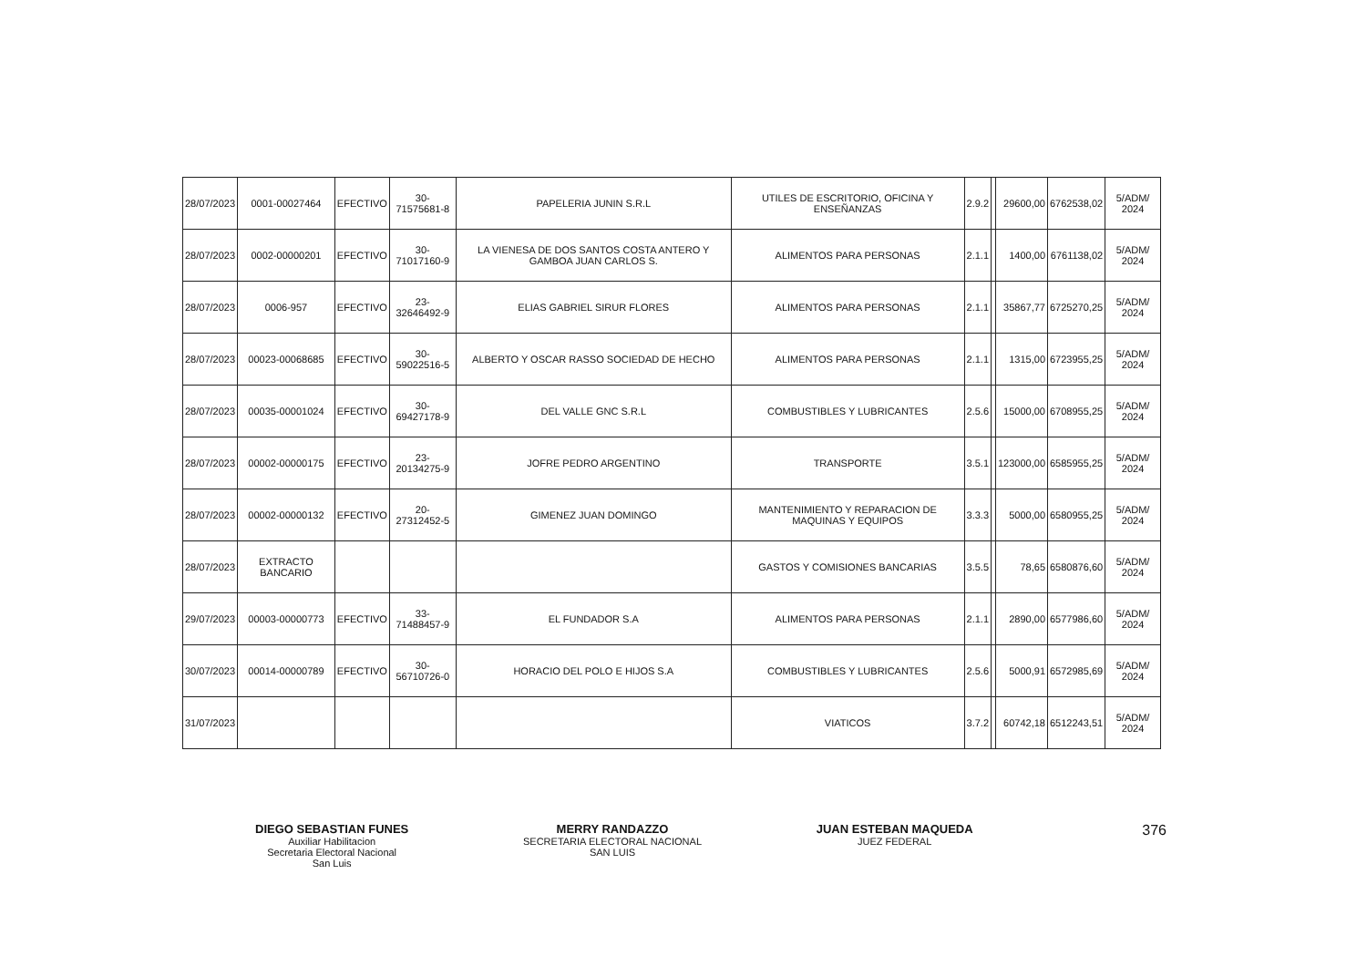| 28/07/2023 | 0001-00027464 | EFECTIVO | 30-71575681-8 | PAPELERIA JUNIN S.R.L | UTILES DE ESCRITORIO, OFICINA Y ENSEÑANZAS | 2.9.2 | | 29600,00 | 6762538,02 | 5/ADM/ 2024 |
| 28/07/2023 | 0002-00000201 | EFECTIVO | 30-71017160-9 | LA VIENESA DE DOS SANTOS COSTA ANTERO Y GAMBOA JUAN CARLOS S. | ALIMENTOS PARA PERSONAS | 2.1.1 | | 1400,00 | 6761138,02 | 5/ADM/ 2024 |
| 28/07/2023 | 0006-957 | EFECTIVO | 23-32646492-9 | ELIAS GABRIEL SIRUR FLORES | ALIMENTOS PARA PERSONAS | 2.1.1 | | 35867,77 | 6725270,25 | 5/ADM/ 2024 |
| 28/07/2023 | 00023-00068685 | EFECTIVO | 30-59022516-5 | ALBERTO Y OSCAR RASSO SOCIEDAD DE HECHO | ALIMENTOS PARA PERSONAS | 2.1.1 | | 1315,00 | 6723955,25 | 5/ADM/ 2024 |
| 28/07/2023 | 00035-00001024 | EFECTIVO | 30-69427178-9 | DEL VALLE GNC S.R.L | COMBUSTIBLES Y LUBRICANTES | 2.5.6 | | 15000,00 | 6708955,25 | 5/ADM/ 2024 |
| 28/07/2023 | 00002-00000175 | EFECTIVO | 23-20134275-9 | JOFRE PEDRO ARGENTINO | TRANSPORTE | 3.5.1 | | 123000,00 | 6585955,25 | 5/ADM/ 2024 |
| 28/07/2023 | 00002-00000132 | EFECTIVO | 20-27312452-5 | GIMENEZ JUAN DOMINGO | MANTENIMIENTO Y REPARACION DE MAQUINAS Y EQUIPOS | 3.3.3 | | 5000,00 | 6580955,25 | 5/ADM/ 2024 |
| 28/07/2023 | EXTRACTO BANCARIO | | | | GASTOS Y COMISIONES BANCARIAS | 3.5.5 | | 78,65 | 6580876,60 | 5/ADM/ 2024 |
| 29/07/2023 | 00003-00000773 | EFECTIVO | 33-71488457-9 | EL FUNDADOR S.A | ALIMENTOS PARA PERSONAS | 2.1.1 | | 2890,00 | 6577986,60 | 5/ADM/ 2024 |
| 30/07/2023 | 00014-00000789 | EFECTIVO | 30-56710726-0 | HORACIO DEL POLO E HIJOS S.A | COMBUSTIBLES Y LUBRICANTES | 2.5.6 | | 5000,91 | 6572985,69 | 5/ADM/ 2024 |
| 31/07/2023 | | | | | VIATICOS | 3.7.2 | | 60742,18 | 6512243,51 | 5/ADM/ 2024 |
DIEGO SEBASTIAN FUNES
Auxiliar Habilitacion
Secretaria Electoral Nacional
San Luis
MERRY RANDAZZO
SECRETARIA ELECTORAL NACIONAL
SAN LUIS
JUAN ESTEBAN MAQUEDA
JUEZ FEDERAL
376